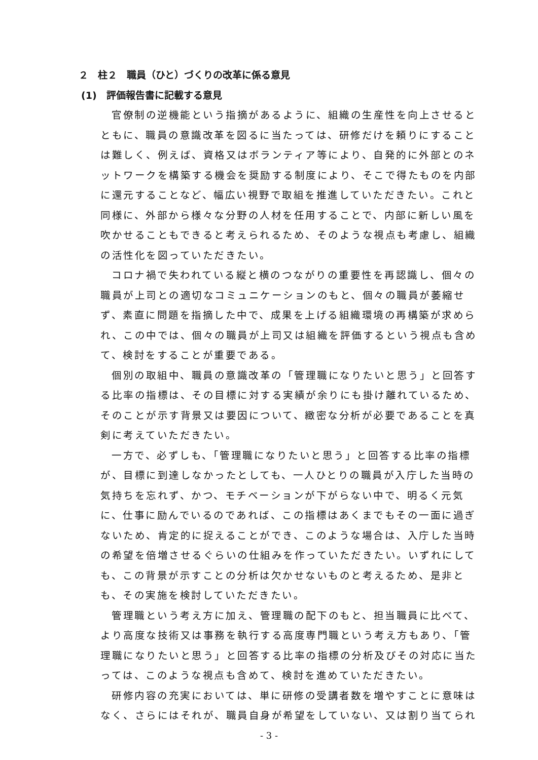２　柱２　職員（ひと）づくりの改革に係る意見
(1)　評価報告書に記載する意見
官僚制の逆機能という指摘があるように、組織の生産性を向上させるとともに、職員の意識改革を図るに当たっては、研修だけを頼りにすることは難しく、例えば、資格又はボランティア等により、自発的に外部とのネットワークを構築する機会を奨励する制度により、そこで得たものを内部に還元することなど、幅広い視野で取組を推進していただきたい。これと同様に、外部から様々な分野の人材を任用することで、内部に新しい風を吹かせることもできると考えられるため、そのような視点も考慮し、組織の活性化を図っていただきたい。
コロナ禍で失われている縦と横のつながりの重要性を再認識し、個々の職員が上司との適切なコミュニケーションのもと、個々の職員が萎縮せず、素直に問題を指摘した中で、成果を上げる組織環境の再構築が求められ、この中では、個々の職員が上司又は組織を評価するという視点も含めて、検討をすることが重要である。
個別の取組中、職員の意識改革の「管理職になりたいと思う」と回答する比率の指標は、その目標に対する実績が余りにも掛け離れているため、そのことが示す背景又は要因について、緻密な分析が必要であることを真剣に考えていただきたい。
一方で、必ずしも、「管理職になりたいと思う」と回答する比率の指標が、目標に到達しなかったとしても、一人ひとりの職員が入庁した当時の気持ちを忘れず、かつ、モチベーションが下がらない中で、明るく元気に、仕事に励んでいるのであれば、この指標はあくまでもその一面に過ぎないため、肯定的に捉えることができ、このような場合は、入庁した当時の希望を倍増させるぐらいの仕組みを作っていただきたい。いずれにしても、この背景が示すことの分析は欠かせないものと考えるため、是非とも、その実施を検討していただきたい。
管理職という考え方に加え、管理職の配下のもと、担当職員に比べて、より高度な技術又は事務を執行する高度専門職という考え方もあり、「管理職になりたいと思う」と回答する比率の指標の分析及びその対応に当たっては、このような視点も含めて、検討を進めていただきたい。
研修内容の充実においては、単に研修の受講者数を増やすことに意味はなく、さらにはそれが、職員自身が希望をしていない、又は割り当てられ
- 3 -